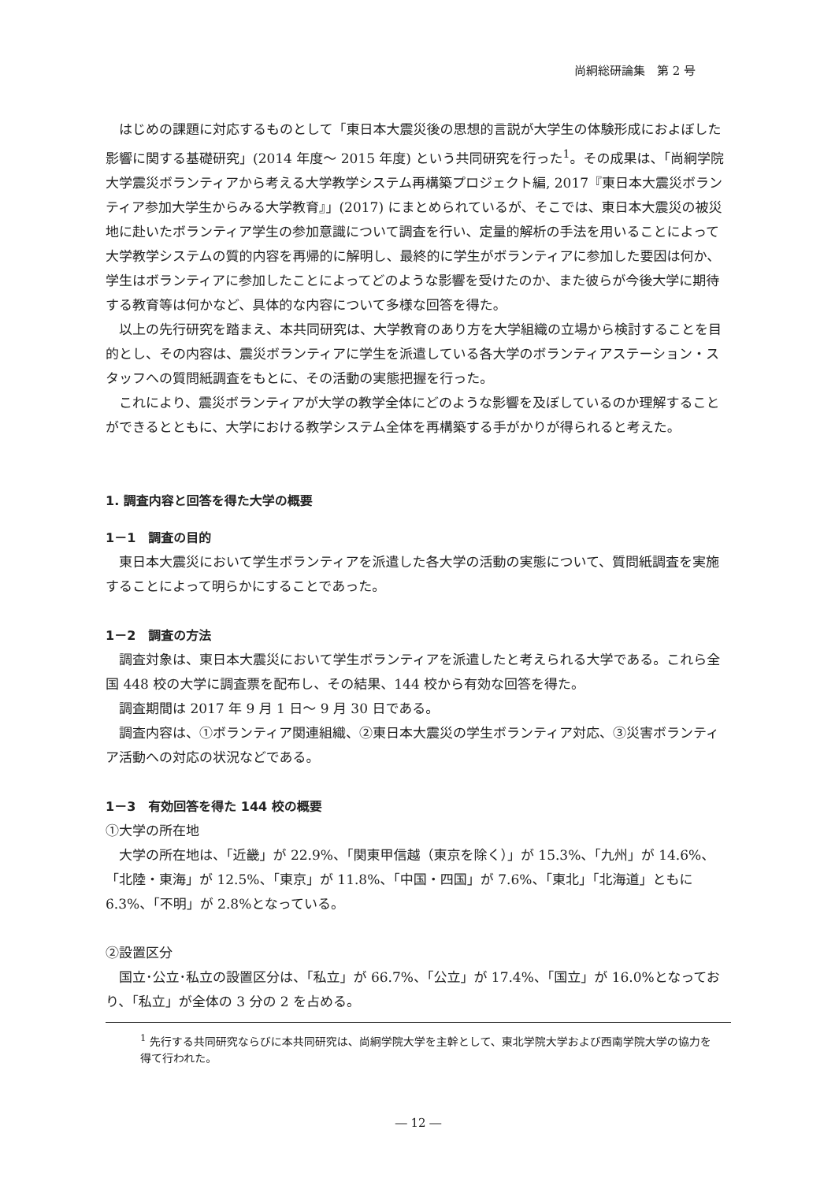尚絅総研論集　第 2 号
はじめの課題に対応するものとして「東日本大震災後の思想的言説が大学生の体験形成におよぼした影響に関する基礎研究」(2014 年度～ 2015 年度) という共同研究を行った<sup>1</sup>。その成果は、「尚絅学院大学震災ボランティアから考える大学教学システム再構築プロジェクト編, 2017『東日本大震災ボランティア参加大学生からみる大学教育』」(2017) にまとめられているが、そこでは、東日本大震災の被災地に赴いたボランティア学生の参加意識について調査を行い、定量的解析の手法を用いることによって大学教学システムの質的内容を再帰的に解明し、最終的に学生がボランティアに参加した要因は何か、学生はボランティアに参加したことによってどのような影響を受けたのか、また彼らが今後大学に期待する教育等は何かなど、具体的な内容について多様な回答を得た。
以上の先行研究を踏まえ、本共同研究は、大学教育のあり方を大学組織の立場から検討することを目的とし、その内容は、震災ボランティアに学生を派遣している各大学のボランティアステーション・スタッフへの質問紙調査をもとに、その活動の実態把握を行った。
これにより、震災ボランティアが大学の教学全体にどのような影響を及ぼしているのか理解することができるとともに、大学における教学システム全体を再構築する手がかりが得られると考えた。
1. 調査内容と回答を得た大学の概要
1－1　調査の目的
東日本大震災において学生ボランティアを派遣した各大学の活動の実態について、質問紙調査を実施することによって明らかにすることであった。
1－2　調査の方法
調査対象は、東日本大震災において学生ボランティアを派遣したと考えられる大学である。これら全国 448 校の大学に調査票を配布し、その結果、144 校から有効な回答を得た。
調査期間は 2017 年 9 月 1 日～ 9 月 30 日である。
調査内容は、①ボランティア関連組織、②東日本大震災の学生ボランティア対応、③災害ボランティア活動への対応の状況などである。
1－3　有効回答を得た 144 校の概要
①大学の所在地
大学の所在地は、「近畿」が 22.9%、「関東甲信越（東京を除く）」が 15.3%、「九州」が 14.6%、「北陸・東海」が 12.5%、「東京」が 11.8%、「中国・四国」が 7.6%、「東北」「北海道」ともに 6.3%、「不明」が 2.8%となっている。
②設置区分
国立･公立･私立の設置区分は、「私立」が 66.7%、「公立」が 17.4%、「国立」が 16.0%となっており、「私立」が全体の 3 分の 2 を占める。
<sup>1</sup> 先行する共同研究ならびに本共同研究は、尚絅学院大学を主幹として、東北学院大学および西南学院大学の協力を得て行われた。
― 12 ―